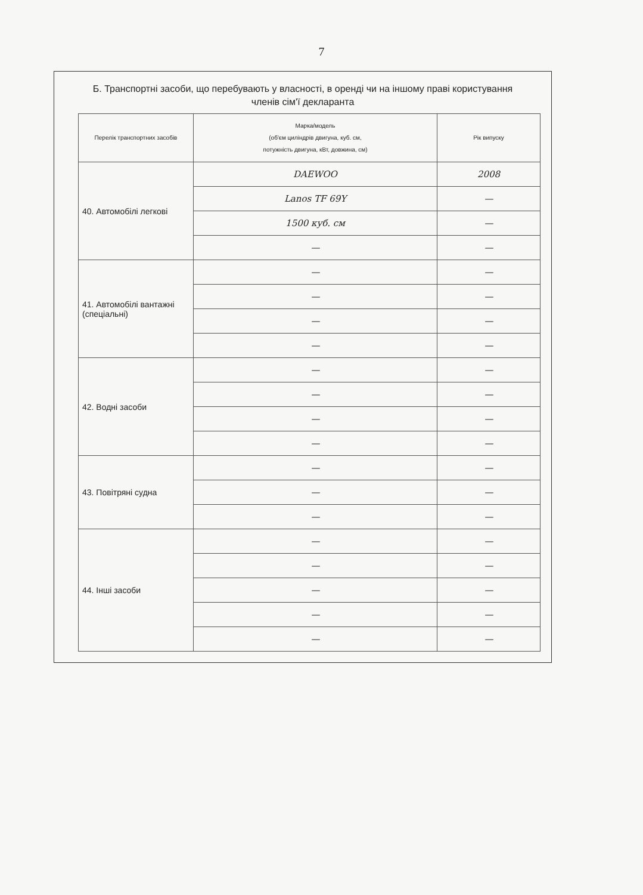7
Б. Транспортні засоби, що перебувають у власності, в оренді чи на іншому праві користування членів сім'ї декларанта
| Перелік транспортних засобів | Марка/модель (об'єм циліндрів двигуна, куб. см, потужність двигуна, кВт, довжина, см) | Рік випуску |
| --- | --- | --- |
| 40. Автомобілі легкові | DAEWOO | 2008 |
| | Lanos TF 69Y | — |
| | 1500 куб. см | — |
| | — | — |
| 41. Автомобілі вантажні (спеціальні) | — | — |
| | — | — |
| | — | — |
| | — | — |
| 42. Водні засоби | — | — |
| | — | — |
| | — | — |
| | — | — |
| 43. Повітряні судна | — | — |
| | — | — |
| | — | — |
| 44. Інші засоби | — | — |
| | — | — |
| | — | — |
| | — | — |
| | — | — |